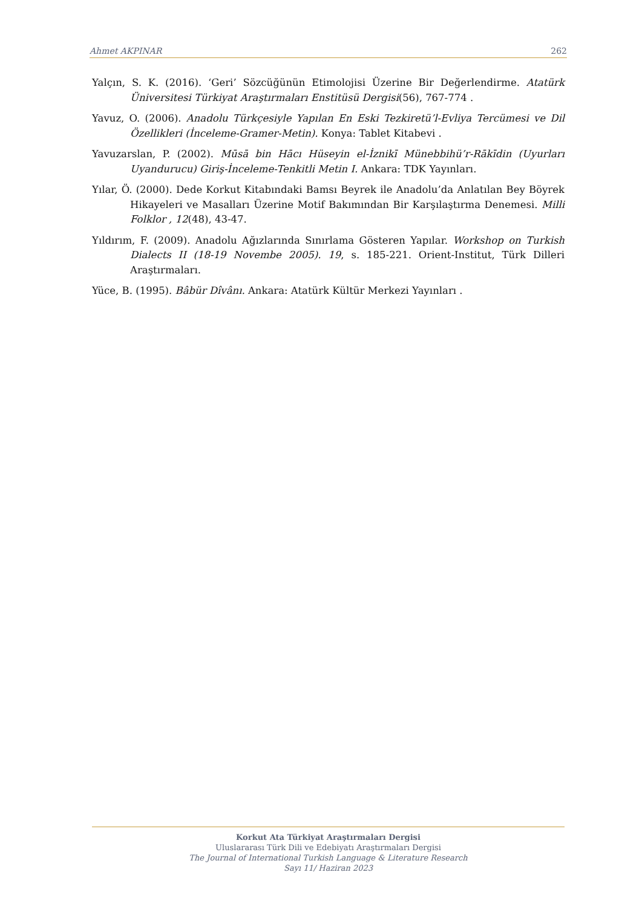Ahmet AKPINAR 262
Yalçın, S. K. (2016). ‘Geri’ Sözcüğünün Etimolojisi Üzerine Bir Değerlendirme. Atatürk Üniversitesi Türkiyat Araştırmaları Enstitüsü Dergisi(56), 767-774 .
Yavuz, O. (2006). Anadolu Türkçesiyle Yapılan En Eski Tezkiretü’l-Evliya Tercümesi ve Dil Özellikleri (İnceleme-Gramer-Metin). Konya: Tablet Kitabevi .
Yavuzarslan, P. (2002). Mūsā bin Hācı Hüseyin el-İznikī Münebbihü’r-Rākīdin (Uyurları Uyandurucu) Giriş-İnceleme-Tenkitli Metin I. Ankara: TDK Yayınları.
Yılar, Ö. (2000). Dede Korkut Kitabındaki Bamsı Beyrek ile Anadolu’da Anlatılan Bey Böyrek Hikayeleri ve Masalları Üzerine Motif Bakımından Bir Karşılaştırma Denemesi. Milli Folklor , 12(48), 43-47.
Yıldırım, F. (2009). Anadolu Ağızlarında Sınırlama Gösteren Yapılar. Workshop on Turkish Dialects II (18-19 Novembe 2005). 19, s. 185-221. Orient-Institut, Türk Dilleri Araştırmaları.
Yüce, B. (1995). Bâbür Dîvânı. Ankara: Atatürk Kültür Merkezi Yayınları .
Korkut Ata Türkiyat Araştırmaları Dergisi
Uluslararası Türk Dili ve Edebiyatı Araştırmaları Dergisi
The Journal of International Turkish Language & Literature Research
Sayı 11/ Haziran 2023